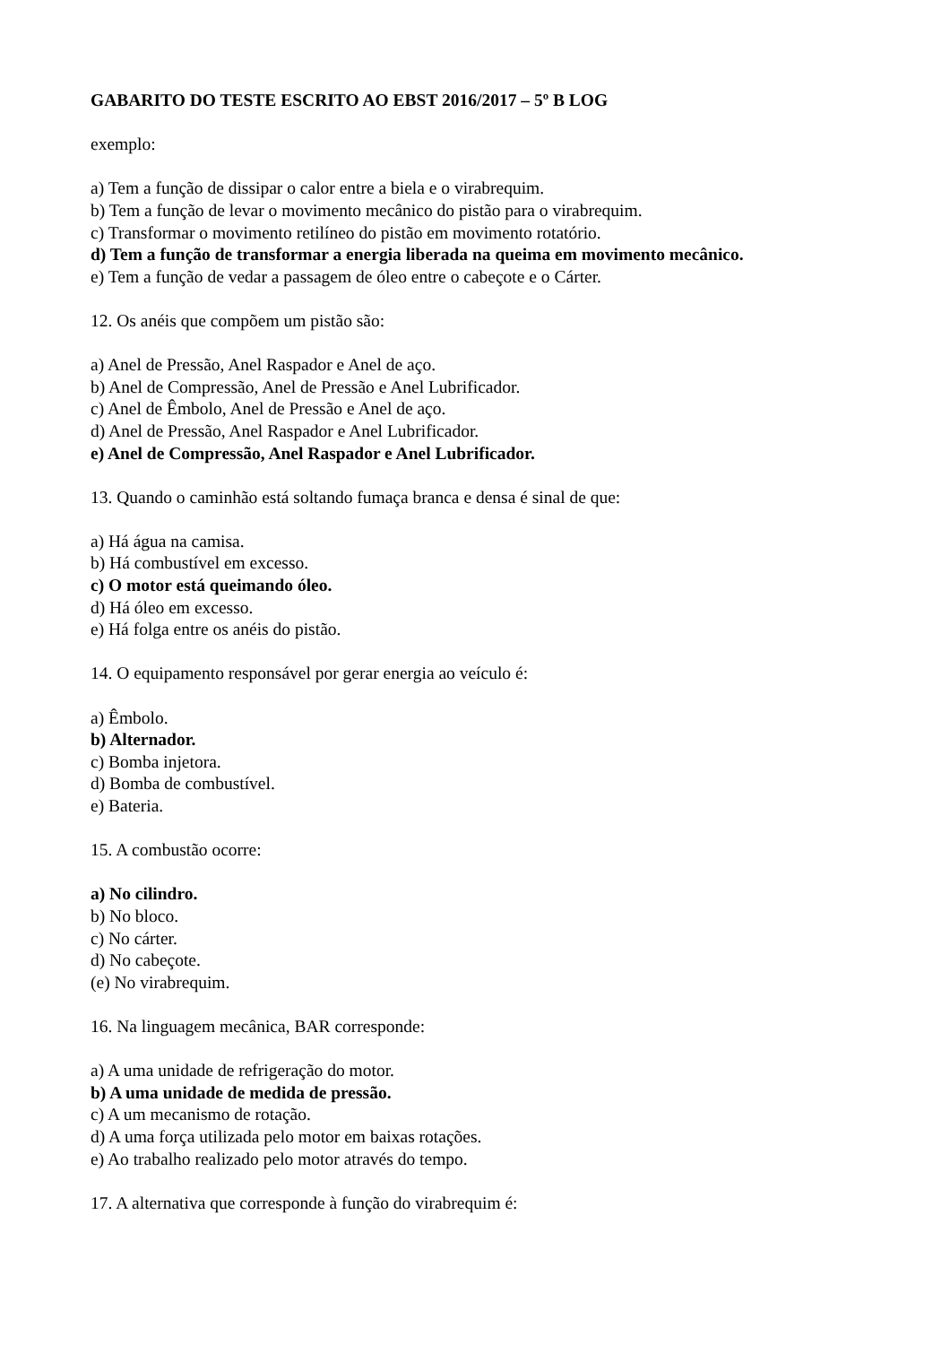GABARITO DO TESTE ESCRITO AO EBST 2016/2017 – 5º B LOG
exemplo:
a) Tem a função de dissipar o calor entre a biela e o virabrequim.
b) Tem a função de levar o movimento mecânico do pistão para o virabrequim.
c) Transformar o movimento retilíneo do pistão em movimento rotatório.
d) Tem a função de transformar a energia liberada na queima em movimento mecânico.
e) Tem a função de vedar a passagem de óleo entre o cabeçote e o Cárter.
12. Os anéis que compõem um pistão são:
a) Anel de Pressão, Anel Raspador e Anel de aço.
b) Anel de Compressão, Anel de Pressão e Anel Lubrificador.
c) Anel de Êmbolo, Anel de Pressão e Anel de aço.
d) Anel de Pressão, Anel Raspador e Anel Lubrificador.
e) Anel de Compressão, Anel Raspador e Anel Lubrificador.
13. Quando o caminhão está soltando fumaça branca e densa é sinal de que:
a) Há água na camisa.
b) Há combustível em excesso.
c) O motor está queimando óleo.
d) Há óleo em excesso.
e) Há folga entre os anéis do pistão.
14. O equipamento responsável por gerar energia ao veículo é:
a) Êmbolo.
b) Alternador.
c) Bomba injetora.
d) Bomba de combustível.
e) Bateria.
15. A combustão ocorre:
a) No cilindro.
b) No bloco.
c) No cárter.
d) No cabeçote.
(e) No virabrequim.
16. Na linguagem mecânica, BAR corresponde:
a) A uma unidade de refrigeração do motor.
b) A uma unidade de medida de pressão.
c) A um mecanismo de rotação.
d) A uma força utilizada pelo motor em baixas rotações.
e) Ao trabalho realizado pelo motor através do tempo.
17. A alternativa que corresponde à função do virabrequim é: